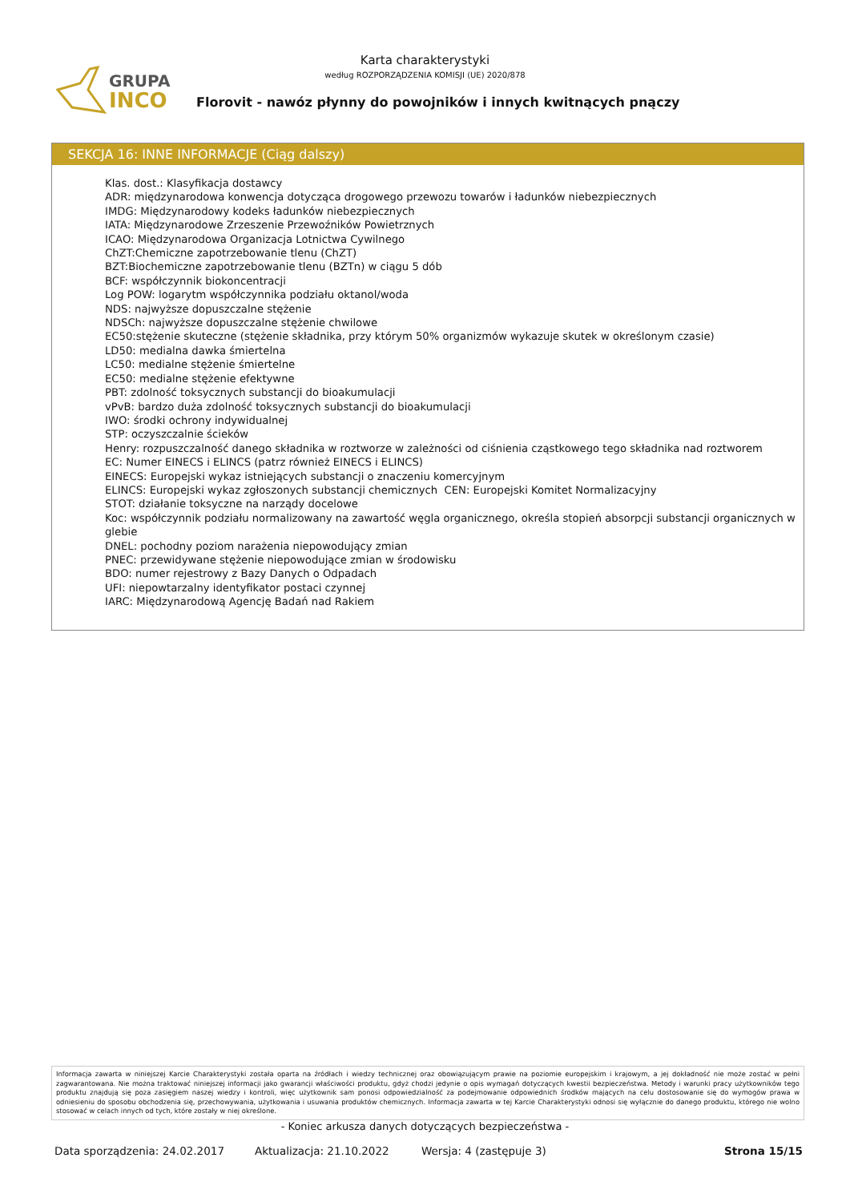GRUPA
INCO
Karta charakterystyki
według ROZPORZĄDZENIA KOMISJI (UE) 2020/878
Florovit - nawóz płynny do powojników i innych kwitnących pnączy
SEKCJA 16: INNE INFORMACJE (Ciąg dalszy)
Klas. dost.: Klasyfikacja dostawcy
ADR: międzynarodowa konwencja dotycząca drogowego przewozu towarów i ładunków niebezpiecznych
IMDG: Międzynarodowy kodeks ładunków niebezpiecznych
IATA: Międzynarodowe Zrzeszenie Przewoźników Powietrznych
ICAO: Międzynarodowa Organizacja Lotnictwa Cywilnego
ChZT:Chemiczne zapotrzebowanie tlenu (ChZT)
BZT:Biochemiczne zapotrzebowanie tlenu (BZTn) w ciągu 5 dób
BCF: współczynnik biokoncentracji
Log POW: logarytm współczynnika podziału oktanol/woda
NDS: najwyższe dopuszczalne stężenie
NDSCh: najwyższe dopuszczalne stężenie chwilowe
EC50:stężenie skuteczne (stężenie składnika, przy którym 50% organizmów wykazuje skutek w określonym czasie)
LD50: medialna dawka śmiertelna
LC50: medialne stężenie śmiertelne
EC50: medialne stężenie efektywne
PBT: zdolność toksycznych substancji do bioakumulacji
vPvB: bardzo duża zdolność toksycznych substancji do bioakumulacji
IWO: środki ochrony indywidualnej
STP: oczyszczalnie ścieków
Henry: rozpuszczalność danego składnika w roztworze w zależności od ciśnienia cząstkowego tego składnika nad roztworem
EC: Numer EINECS i ELINCS (patrz również EINECS i ELINCS)
EINECS: Europejski wykaz istniejących substancji o znaczeniu komercyjnym
ELINCS: Europejski wykaz zgłoszonych substancji chemicznych CEN: Europejski Komitet Normalizacyjny
STOT: działanie toksyczne na narządy docelowe
Koc: współczynnik podziału normalizowany na zawartość węgla organicznego, określa stopień absorpcji substancji organicznych w glebie
DNEL: pochodny poziom narażenia niepowodujący zmian
PNEC: przewidywane stężenie niepowodujące zmian w środowisku
BDO: numer rejestrowy z Bazy Danych o Odpadach
UFI: niepowtarzalny identyfikator postaci czynnej
IARC: Międzynarodową Agencję Badań nad Rakiem
Informacja zawarta w niniejszej Karcie Charakterystyki została oparta na źródłach i wiedzy technicznej oraz obowiązującym prawie na poziomie europejskim i krajowym, a jej dokładność nie może zostać w pełni zagwarantowana. Nie można traktować niniejszej informacji jako gwarancji właściwości produktu, gdyż chodzi jedynie o opis wymagań dotyczących kwestii bezpieczeństwa. Metody i warunki pracy użytkowników tego produktu znajdują się poza zasięgiem naszej wiedzy i kontroli, więc użytkownik sam ponosi odpowiedzialność za podejmowanie odpowiednich środków mających na celu dostosowanie się do wymogów prawa w odniesieniu do sposobu obchodzenia się, przechowywania, użytkowania i usuwania produktów chemicznych. Informacja zawarta w tej Karcie Charakterystyki odnosi się wyłącznie do danego produktu, którego nie wolno stosować w celach innych od tych, które zostały w niej określone.
- Koniec arkusza danych dotyczących bezpieczeństwa -
Data sporządzenia: 24.02.2017 Aktualizacja: 21.10.2022 Wersja: 4 (zastępuje 3) Strona 15/15